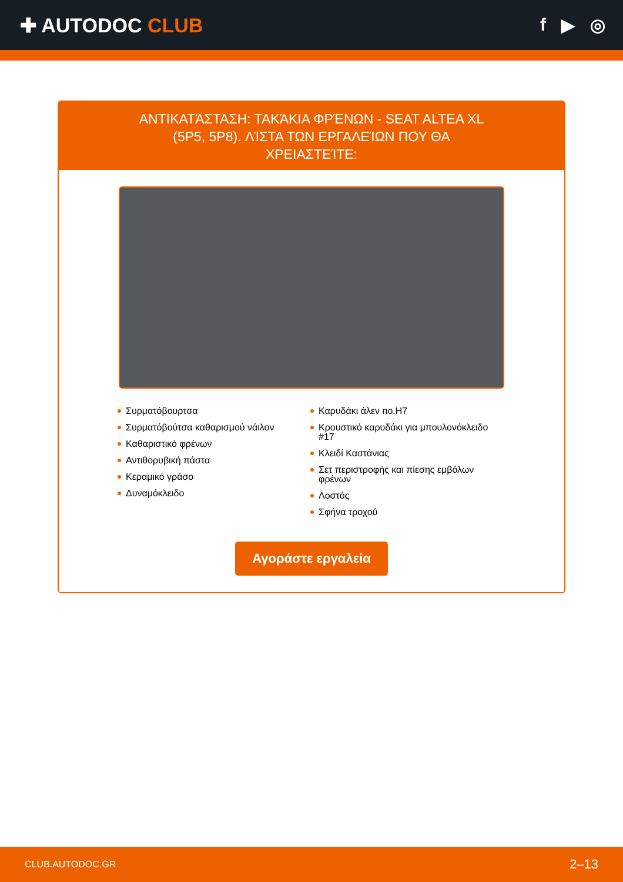✚ AUTODOC CLUB f ▶ ◎
ΑΝΤΙΚΑΤΆΣΤΑΣΗ: ΤΑΚΆΚΙΑ ΦΡΈΝΩΝ - SEAT ALTEA XL (5P5, 5P8). ΛΊΣΤΑ ΤΩΝ ΕΡΓΑΛΕΊΩΝ ΠΟΥ ΘΑ ΧΡΕΙΑΣΤΕΊΤΕ:
Συρματόβουρτσα
Συρματόβούτσα καθαρισμού νάιλον
Καθαριστικό φρένων
Αντιθορυβική πάστα
Κεραμικό γράσο
Δυναμόκλειδο
Καρυδάκι άλεν no.H7
Κρουστικό καρυδάκι για μπουλονόκλειδο #17
Κλειδί Καστάνιας
Σετ περιστροφής και πίεσης εμβόλων φρένων
Λοστός
Σφήνα τροχού
Αγοράστε εργαλεία
CLUB.AUTODOC.GR 2–13